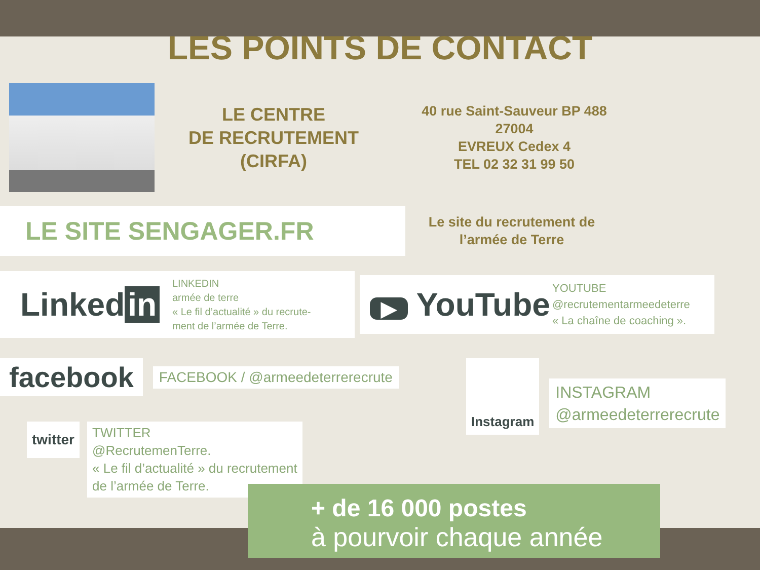LES POINTS DE CONTACT
LE CENTRE
DE RECRUTEMENT
(CIRFA)
40 rue Saint-Sauveur BP 488
27004
EVREUX Cedex 4
TEL 02 32 31 99 50
LE SITE SENGAGER.FR
Le site du recrutement de
l’armée de Terre
Linked in
LINKEDIN
armée de terre
« Le fil d’actualité » du recrute-
ment de l’armée de Terre.
▶ YouTube
YOUTUBE
@recrutementarmeedeterre
« La chaîne de coaching ».
facebook
FACEBOOK / @armeedeterrerecrute
twitter
TWITTER
@RecrutemenTerre.
« Le fil d’actualité » du recrutement
de l’armée de Terre.
Instagram
INSTAGRAM
@armeedeterrerecrute
+ de 16 000 postes
à pourvoir chaque année